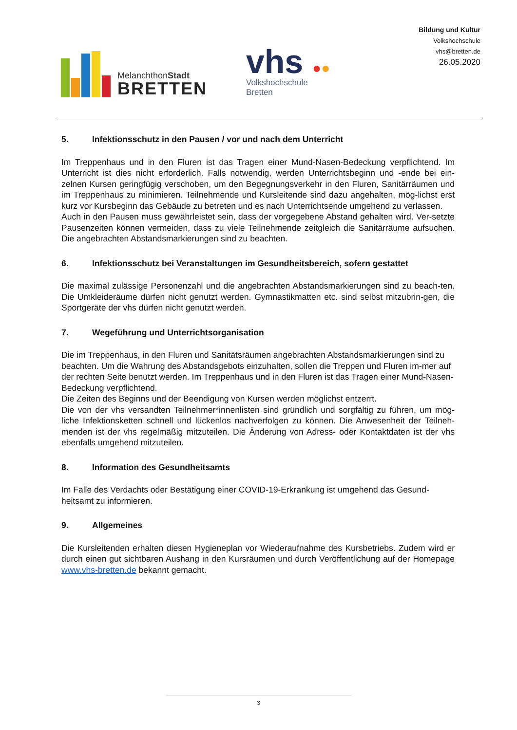MelanchthonStadt
BRETTEN
vhs ●●
Volkshochschule
Bretten
Bildung und Kultur
Volkshochschule
vhs@bretten.de
26.05.2020
5. Infektionsschutz in den Pausen / vor und nach dem Unterricht
Im Treppenhaus und in den Fluren ist das Tragen einer Mund-Nasen-Bedeckung verpflichtend. Im Unterricht ist dies nicht erforderlich. Falls notwendig, werden Unterrichtsbeginn und -ende bei ein-zelnen Kursen geringfügig verschoben, um den Begegnungsverkehr in den Fluren, Sanitärräumen und im Treppenhaus zu minimieren. Teilnehmende und Kursleitende sind dazu angehalten, mög-lichst erst kurz vor Kursbeginn das Gebäude zu betreten und es nach Unterrichtsende umgehend zu verlassen.
Auch in den Pausen muss gewährleistet sein, dass der vorgegebene Abstand gehalten wird. Ver-setzte Pausenzeiten können vermeiden, dass zu viele Teilnehmende zeitgleich die Sanitärräume aufsuchen. Die angebrachten Abstandsmarkierungen sind zu beachten.
6. Infektionsschutz bei Veranstaltungen im Gesundheitsbereich, sofern gestattet
Die maximal zulässige Personenzahl und die angebrachten Abstandsmarkierungen sind zu beach-ten. Die Umkleideräume dürfen nicht genutzt werden. Gymnastikmatten etc. sind selbst mitzubrin-gen, die Sportgeräte der vhs dürfen nicht genutzt werden.
7. Wegeführung und Unterrichtsorganisation
Die im Treppenhaus, in den Fluren und Sanitätsräumen angebrachten Abstandsmarkierungen sind zu beachten. Um die Wahrung des Abstandsgebots einzuhalten, sollen die Treppen und Fluren im-mer auf der rechten Seite benutzt werden. Im Treppenhaus und in den Fluren ist das Tragen einer Mund-Nasen-Bedeckung verpflichtend.
Die Zeiten des Beginns und der Beendigung von Kursen werden möglichst entzerrt.
Die von der vhs versandten Teilnehmer*innenlisten sind gründlich und sorgfältig zu führen, um mög-liche Infektionsketten schnell und lückenlos nachverfolgen zu können. Die Anwesenheit der Teilneh-menden ist der vhs regelmäßig mitzuteilen. Die Änderung von Adress- oder Kontaktdaten ist der vhs ebenfalls umgehend mitzuteilen.
8. Information des Gesundheitsamts
Im Falle des Verdachts oder Bestätigung einer COVID-19-Erkrankung ist umgehend das Gesund-heitsamt zu informieren.
9. Allgemeines
Die Kursleitenden erhalten diesen Hygieneplan vor Wiederaufnahme des Kursbetriebs. Zudem wird er durch einen gut sichtbaren Aushang in den Kursräumen und durch Veröffentlichung auf der Homepage www.vhs-bretten.de bekannt gemacht.
3